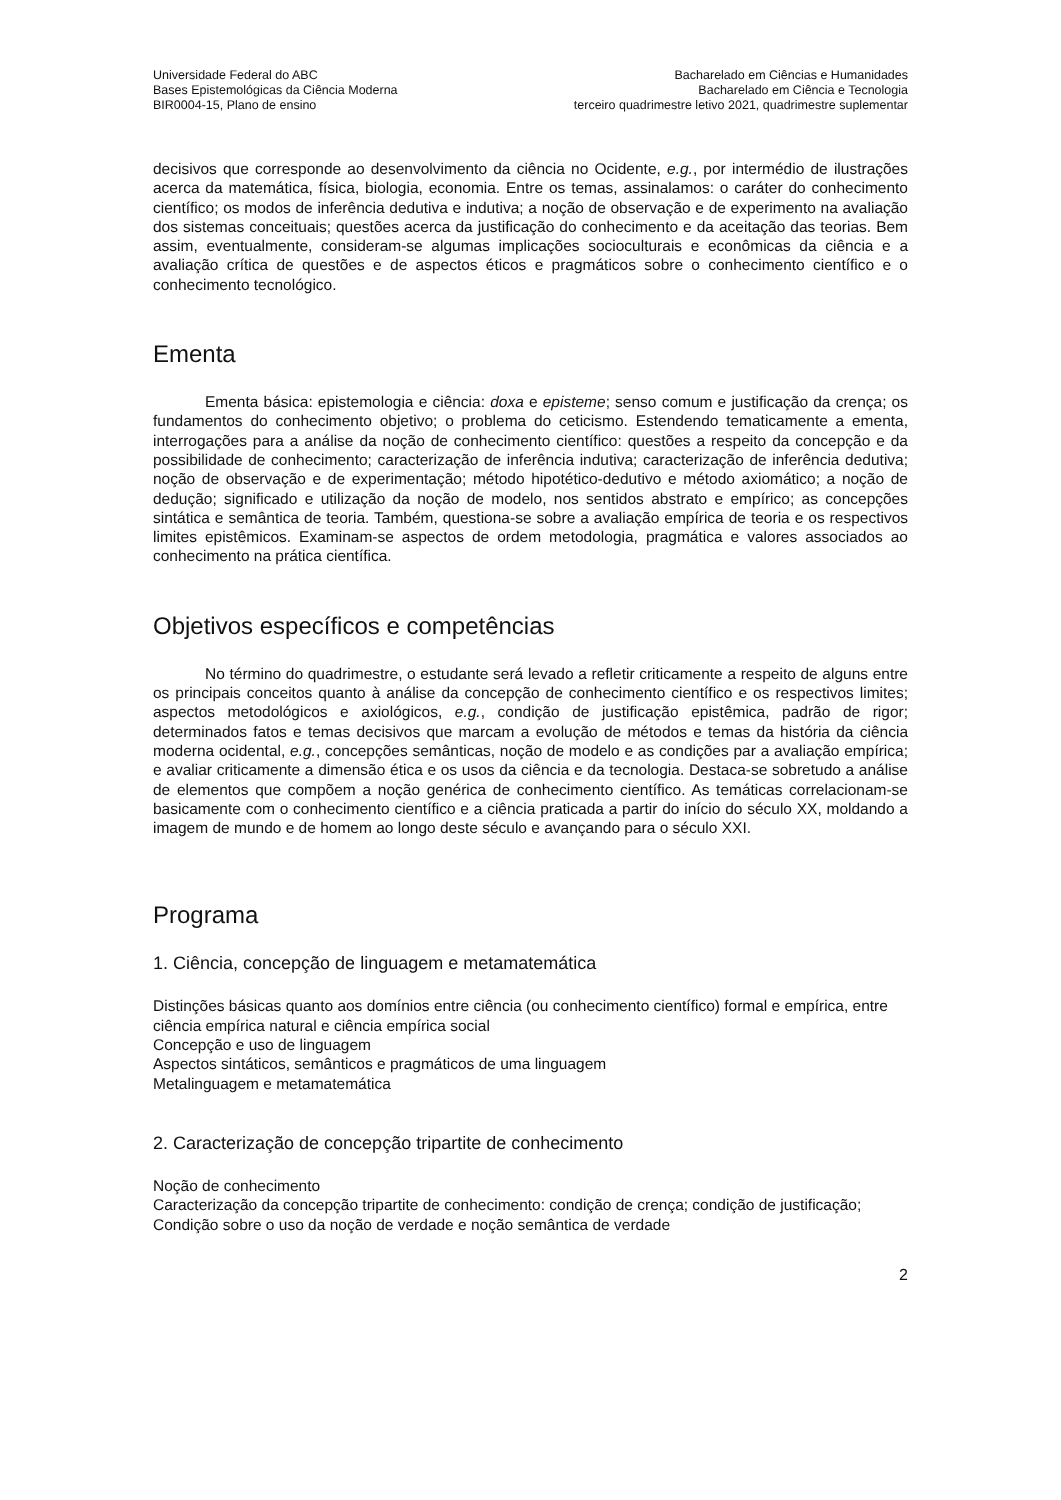Universidade Federal do ABC
Bases Epistemológicas da Ciência Moderna
BIR0004-15, Plano de ensino
Bacharelado em Ciências e Humanidades
Bacharelado em Ciência e Tecnologia
terceiro quadrimestre letivo 2021, quadrimestre suplementar
decisivos que corresponde ao desenvolvimento da ciência no Ocidente, e.g., por intermédio de ilustrações acerca da matemática, física, biologia, economia. Entre os temas, assinalamos: o caráter do conhecimento científico; os modos de inferência dedutiva e indutiva; a noção de observação e de experimento na avaliação dos sistemas conceituais; questões acerca da justificação do conhecimento e da aceitação das teorias. Bem assim, eventualmente, consideram-se algumas implicações socioculturais e econômicas da ciência e a avaliação crítica de questões e de aspectos éticos e pragmáticos sobre o conhecimento científico e o conhecimento tecnológico.
Ementa
Ementa básica: epistemologia e ciência: doxa e episteme; senso comum e justificação da crença; os fundamentos do conhecimento objetivo; o problema do ceticismo. Estendendo tematicamente a ementa, interrogações para a análise da noção de conhecimento científico: questões a respeito da concepção e da possibilidade de conhecimento; caracterização de inferência indutiva; caracterização de inferência dedutiva; noção de observação e de experimentação; método hipotético-dedutivo e método axiomático; a noção de dedução; significado e utilização da noção de modelo, nos sentidos abstrato e empírico; as concepções sintática e semântica de teoria. Também, questiona-se sobre a avaliação empírica de teoria e os respectivos limites epistêmicos. Examinam-se aspectos de ordem metodologia, pragmática e valores associados ao conhecimento na prática científica.
Objetivos específicos e competências
No término do quadrimestre, o estudante será levado a refletir criticamente a respeito de alguns entre os principais conceitos quanto à análise da concepção de conhecimento científico e os respectivos limites; aspectos metodológicos e axiológicos, e.g., condição de justificação epistêmica, padrão de rigor; determinados fatos e temas decisivos que marcam a evolução de métodos e temas da história da ciência moderna ocidental, e.g., concepções semânticas, noção de modelo e as condições par a avaliação empírica; e avaliar criticamente a dimensão ética e os usos da ciência e da tecnologia. Destaca-se sobretudo a análise de elementos que compõem a noção genérica de conhecimento científico. As temáticas correlacionam-se basicamente com o conhecimento científico e a ciência praticada a partir do início do século XX, moldando a imagem de mundo e de homem ao longo deste século e avançando para o século XXI.
Programa
1. Ciência, concepção de linguagem e metamatemática
Distinções básicas quanto aos domínios entre ciência (ou conhecimento científico) formal e empírica, entre ciência empírica natural e ciência empírica social
Concepção e uso de linguagem
Aspectos sintáticos, semânticos e pragmáticos de uma linguagem
Metalinguagem e metamatemática
2. Caracterização de concepção tripartite de conhecimento
Noção de conhecimento
Caracterização da concepção tripartite de conhecimento: condição de crença; condição de justificação; Condição sobre o uso da noção de verdade e noção semântica de verdade
2